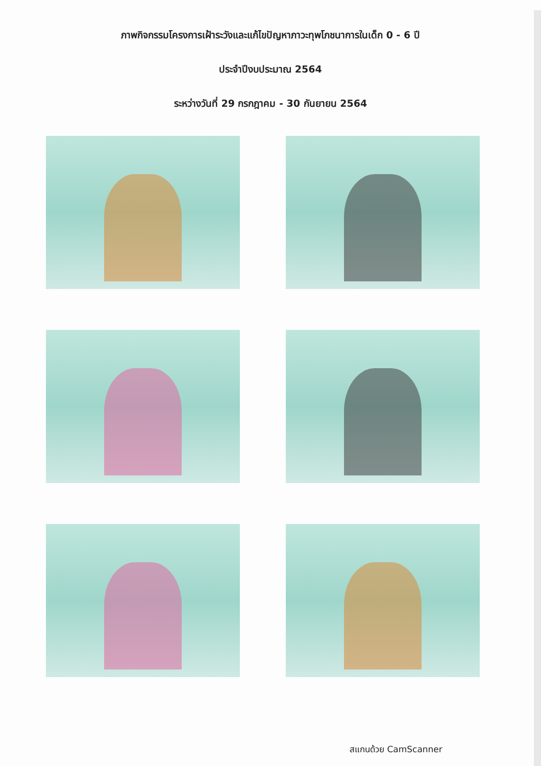ภาพกิจกรรมโครงการเฝ้าระวังและแก้ไขปัญหาภาวะทุพโภชนาการในเด็ก 0 - 6 ปี
ประจำปีงบประมาณ 2564
ระหว่างวันที่ 29 กรกฎาคม - 30 กันยายน 2564
สแกนด้วย CamScanner